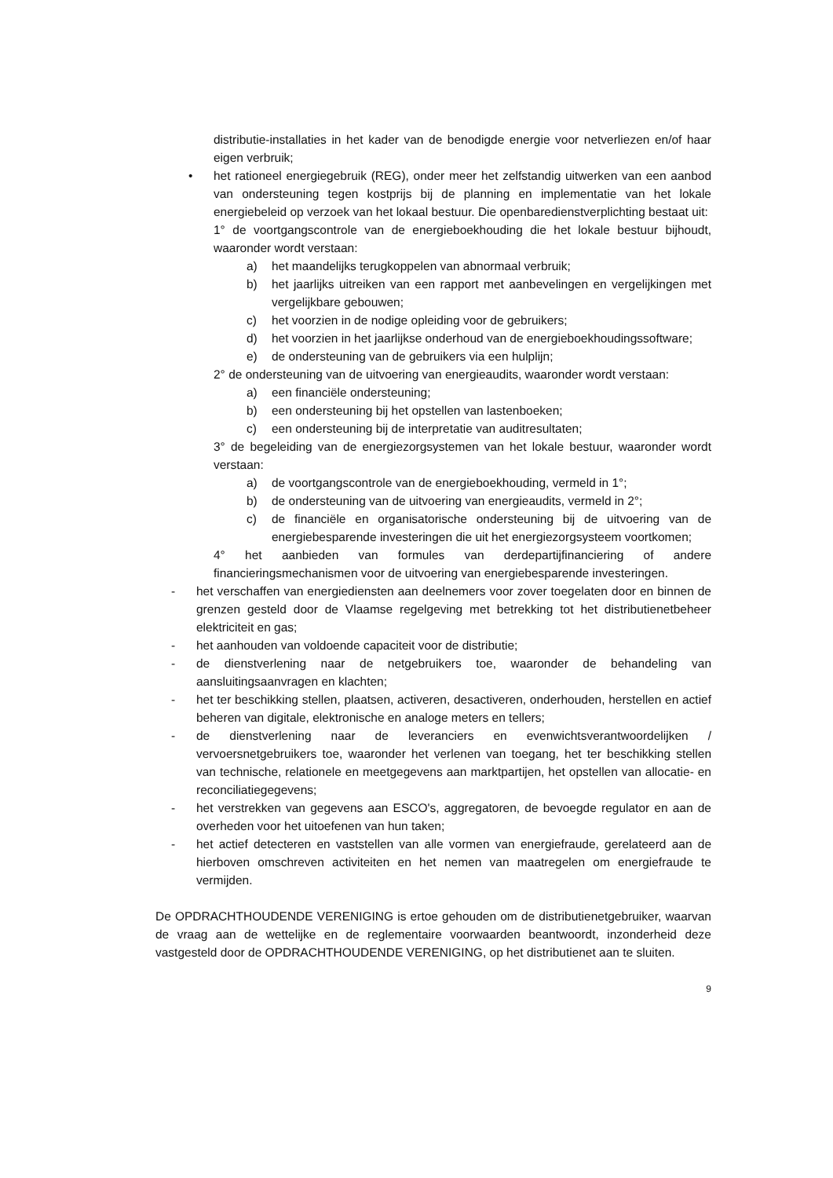distributie-installaties in het kader van de benodigde energie voor netverliezen en/of haar eigen verbruik;
• het rationeel energiegebruik (REG), onder meer het zelfstandig uitwerken van een aanbod van ondersteuning tegen kostprijs bij de planning en implementatie van het lokale energiebeleid op verzoek van het lokaal bestuur. Die openbaredienstverplichting bestaat uit:
1° de voortgangscontrole van de energieboekhouding die het lokale bestuur bijhoudt, waaronder wordt verstaan:
a) het maandelijks terugkoppelen van abnormaal verbruik;
b) het jaarlijks uitreiken van een rapport met aanbevelingen en vergelijkingen met vergelijkbare gebouwen;
c) het voorzien in de nodige opleiding voor de gebruikers;
d) het voorzien in het jaarlijkse onderhoud van de energieboekhoudingssoftware;
e) de ondersteuning van de gebruikers via een hulplijn;
2° de ondersteuning van de uitvoering van energieaudits, waaronder wordt verstaan:
a) een financiële ondersteuning;
b) een ondersteuning bij het opstellen van lastenboeken;
c) een ondersteuning bij de interpretatie van auditresultaten;
3° de begeleiding van de energiezorgsystemen van het lokale bestuur, waaronder wordt verstaan:
a) de voortgangscontrole van de energieboekhouding, vermeld in 1°;
b) de ondersteuning van de uitvoering van energieaudits, vermeld in 2°;
c) de financiële en organisatorische ondersteuning bij de uitvoering van de energiebesparende investeringen die uit het energiezorgsysteem voortkomen;
4° het aanbieden van formules van derdepartijfinanciering of andere financieringsmechanismen voor de uitvoering van energiebesparende investeringen.
- het verschaffen van energiediensten aan deelnemers voor zover toegelaten door en binnen de grenzen gesteld door de Vlaamse regelgeving met betrekking tot het distributienetbeheer elektriciteit en gas;
- het aanhouden van voldoende capaciteit voor de distributie;
- de dienstverlening naar de netgebruikers toe, waaronder de behandeling van aansluitingsaanvragen en klachten;
- het ter beschikking stellen, plaatsen, activeren, desactiveren, onderhouden, herstellen en actief beheren van digitale, elektronische en analoge meters en tellers;
- de dienstverlening naar de leveranciers en evenwichtsverantwoordelijken / vervoersnetgebruikers toe, waaronder het verlenen van toegang, het ter beschikking stellen van technische, relationele en meetgegevens aan marktpartijen, het opstellen van allocatie- en reconciliatiegegevens;
- het verstrekken van gegevens aan ESCO's, aggregatoren, de bevoegde regulator en aan de overheden voor het uitoefenen van hun taken;
- het actief detecteren en vaststellen van alle vormen van energiefraude, gerelateerd aan de hierboven omschreven activiteiten en het nemen van maatregelen om energiefraude te vermijden.
De OPDRACHTHOUDENDE VERENIGING is ertoe gehouden om de distributienetgebruiker, waarvan de vraag aan de wettelijke en de reglementaire voorwaarden beantwoordt, inzonderheid deze vastgesteld door de OPDRACHTHOUDENDE VERENIGING, op het distributienet aan te sluiten.
9